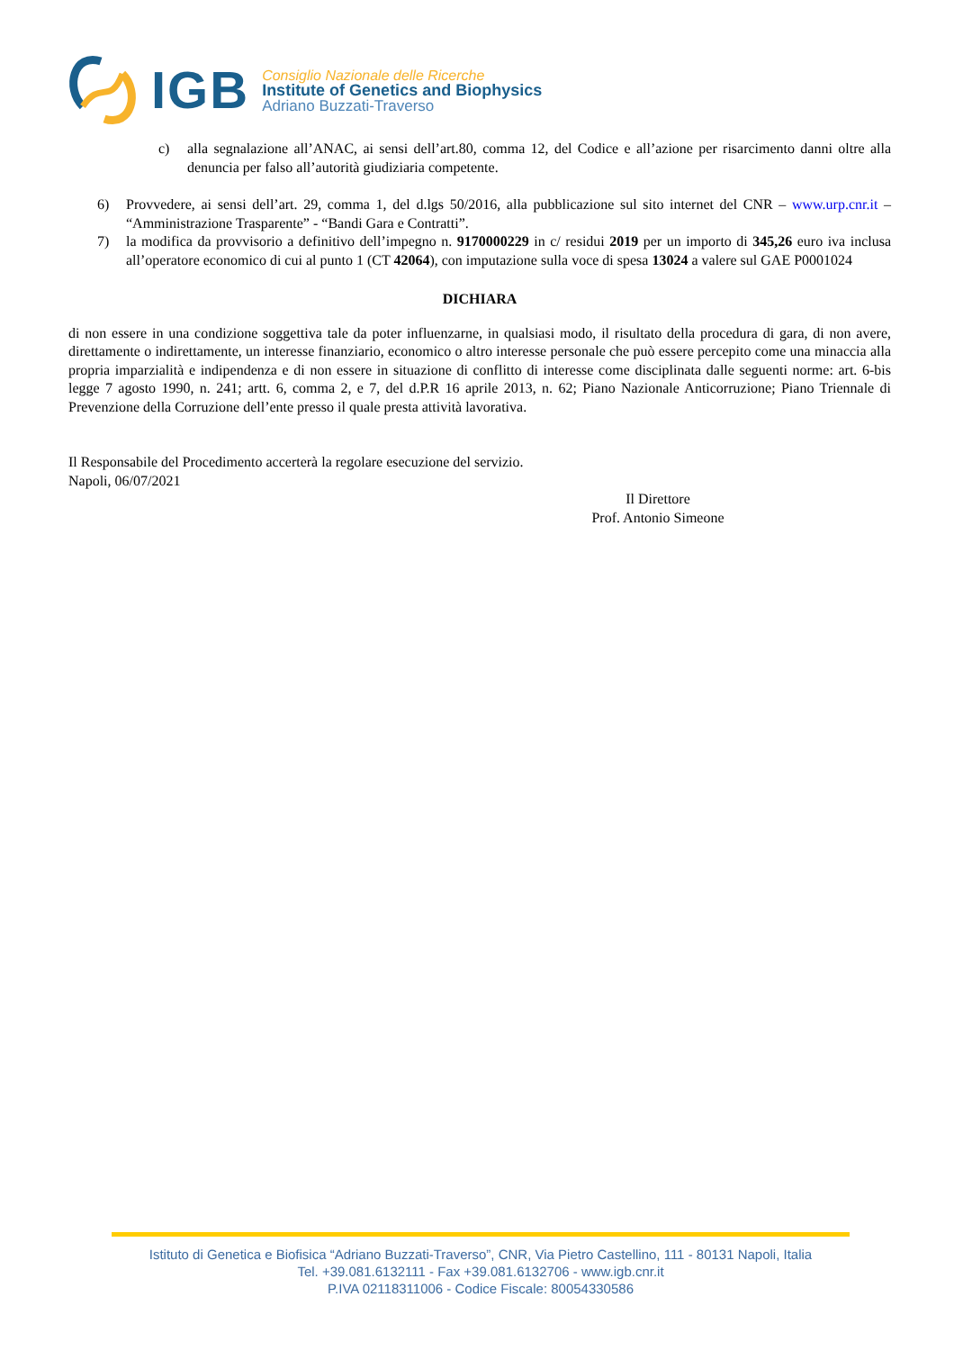IGB
Consiglio Nazionale delle Ricerche
Institute of Genetics and Biophysics
Adriano Buzzati-Traverso
c) alla segnalazione all’ANAC, ai sensi dell’art.80, comma 12, del Codice e all’azione per risarcimento danni oltre alla denuncia per falso all’autorità giudiziaria competente.
6) Provvedere, ai sensi dell’art. 29, comma 1, del d.lgs 50/2016, alla pubblicazione sul sito internet del CNR – www.urp.cnr.it – “Amministrazione Trasparente” - “Bandi Gara e Contratti”.
7) la modifica da provvisorio a definitivo dell’impegno n. 9170000229 in c/ residui 2019 per un importo di 345,26 euro iva inclusa all’operatore economico di cui al punto 1 (CT 42064), con imputazione sulla voce di spesa 13024 a valere sul GAE P0001024
DICHIARA
di non essere in una condizione soggettiva tale da poter influenzarne, in qualsiasi modo, il risultato della procedura di gara, di non avere, direttamente o indirettamente, un interesse finanziario, economico o altro interesse personale che può essere percepito come una minaccia alla propria imparzialità e indipendenza e di non essere in situazione di conflitto di interesse come disciplinata dalle seguenti norme: art. 6-bis legge 7 agosto 1990, n. 241; artt. 6, comma 2, e 7, del d.P.R 16 aprile 2013, n. 62; Piano Nazionale Anticorruzione; Piano Triennale di Prevenzione della Corruzione dell’ente presso il quale presta attività lavorativa.
Il Responsabile del Procedimento accerterà la regolare esecuzione del servizio.
Napoli, 06/07/2021
Il Direttore
Prof. Antonio Simeone
Istituto di Genetica e Biofisica “Adriano Buzzati-Traverso”, CNR, Via Pietro Castellino, 111 - 80131 Napoli, Italia
Tel. +39.081.6132111 - Fax +39.081.6132706 - www.igb.cnr.it
P.IVA 02118311006 - Codice Fiscale: 80054330586